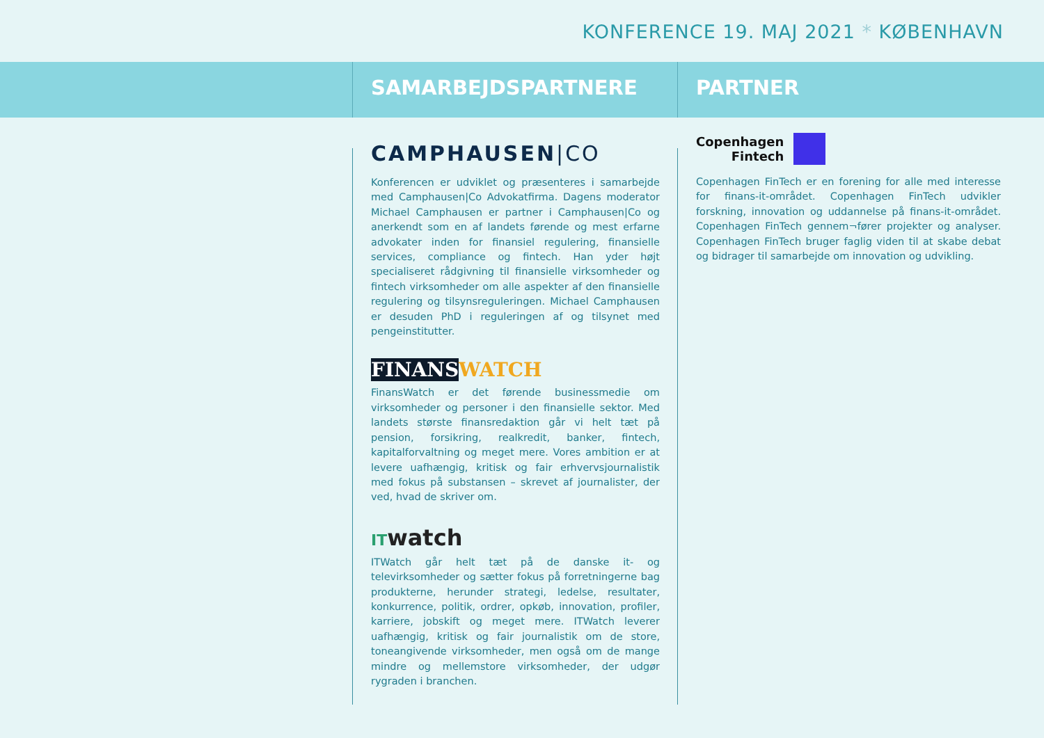KONFERENCE 19. MAJ 2021 * KØBENHAVN
SAMARBEJDSPARTNERE PARTNER
CAMPHAUSEN|CO
Konferencen er udviklet og præsenteres i samarbejde med Camphausen|Co Advokatfirma. Dagens moderator Michael Camphausen er partner i Camphausen|Co og anerkendt som en af landets førende og mest erfarne advokater inden for finansiel regulering, finansielle services, compliance og fintech. Han yder højt specialiseret rådgivning til finansielle virksomheder og fintech virksomheder om alle aspekter af den finansielle regulering og tilsynsreguleringen. Michael Camphausen er desuden PhD i reguleringen af og tilsynet med pengeinstitutter.
FINANS WATCH
FinansWatch er det førende businessmedie om virksomheder og personer i den finansielle sektor. Med landets største finansredaktion går vi helt tæt på pension, forsikring, realkredit, banker, fintech, kapitalforvaltning og meget mere. Vores ambition er at levere uafhængig, kritisk og fair erhvervsjournalistik med fokus på substansen – skrevet af journalister, der ved, hvad de skriver om.
ITwatch
ITWatch går helt tæt på de danske it- og televirksomheder og sætter fokus på forretningerne bag produkterne, herunder strategi, ledelse, resultater, konkurrence, politik, ordrer, opkøb, innovation, profiler, karriere, jobskift og meget mere. ITWatch leverer uafhængig, kritisk og fair journalistik om de store, toneangivende virksomheder, men også om de mange mindre og mellemstore virksomheder, der udgør rygraden i branchen.
Copenhagen
Fintech
Copenhagen FinTech er en forening for alle med interesse for finans-it-området. Copenhagen FinTech udvikler forskning, innovation og uddannelse på finans-it-området. Copenhagen FinTech gennem¬fører projekter og analyser. Copenhagen FinTech bruger faglig viden til at skabe debat og bidrager til samarbejde om innovation og udvikling.